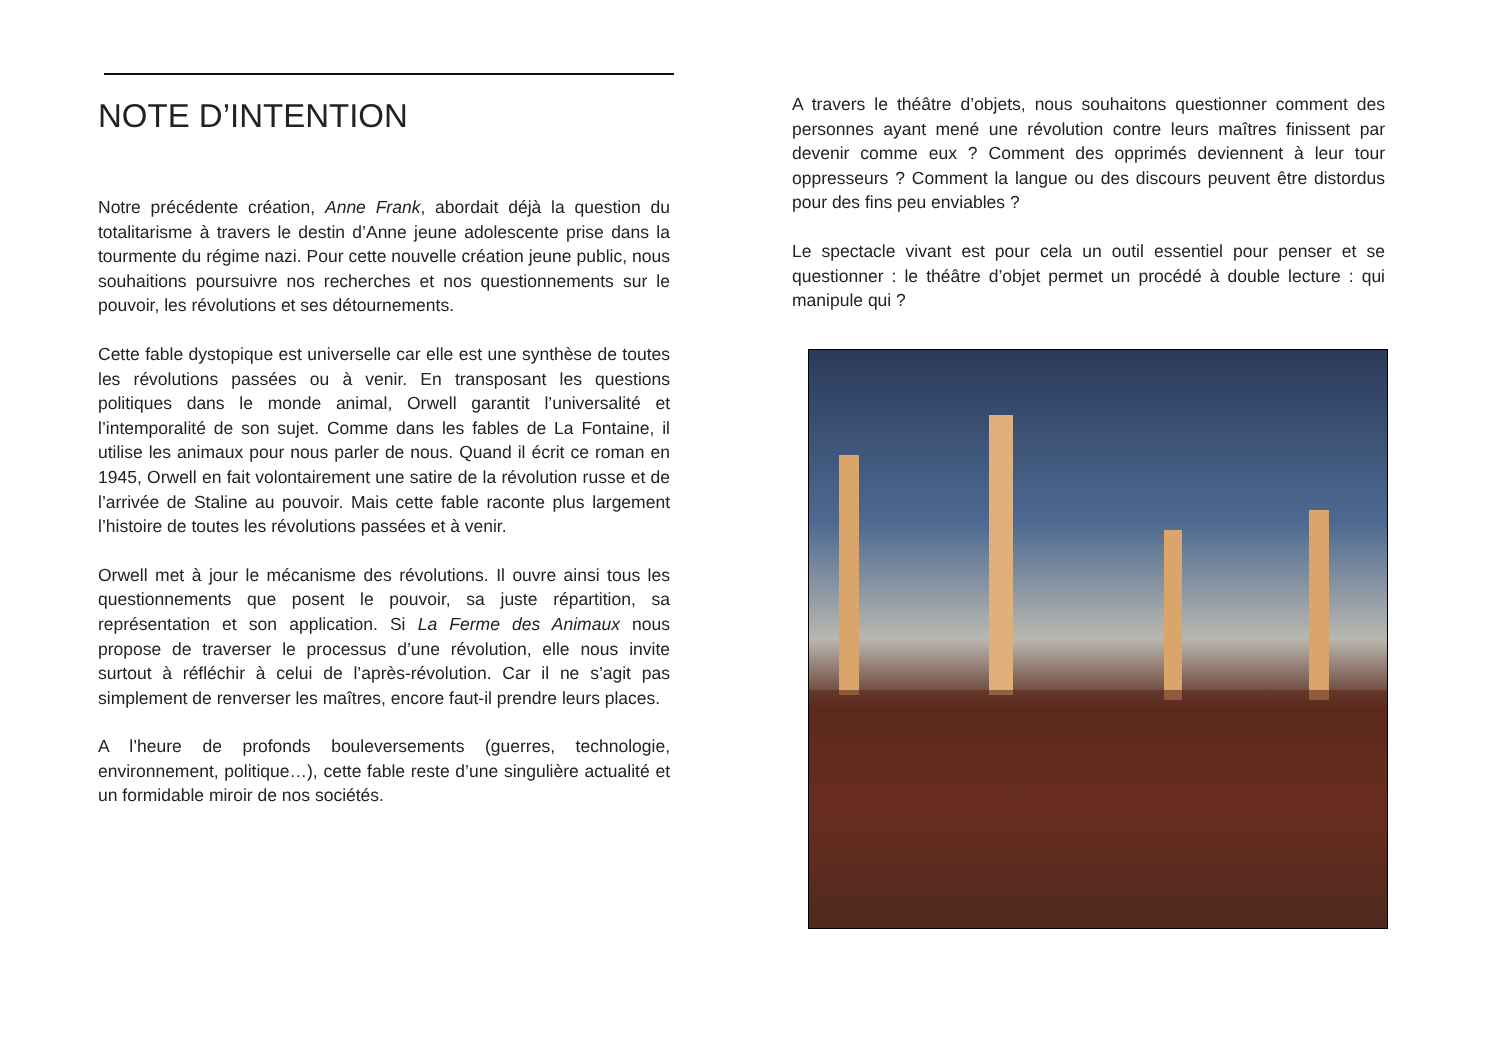NOTE D’INTENTION
Notre précédente création, Anne Frank, abordait déjà la question du totalitarisme à travers le destin d’Anne jeune adolescente prise dans la tourmente du régime nazi. Pour cette nouvelle création jeune public, nous souhaitions poursuivre nos recherches et nos questionnements sur le pouvoir, les révolutions et ses détournements.
Cette fable dystopique est universelle car elle est une synthèse de toutes les révolutions passées ou à venir. En transposant les questions politiques dans le monde animal, Orwell garantit l’universalité et l’intemporalité de son sujet. Comme dans les fables de La Fontaine, il utilise les animaux pour nous parler de nous. Quand il écrit ce roman en 1945, Orwell en fait volontairement une satire de la révolution russe et de l’arrivée de Staline au pouvoir. Mais cette fable raconte plus largement l’histoire de toutes les révolutions passées et à venir.
Orwell met à jour le mécanisme des révolutions. Il ouvre ainsi tous les questionnements que posent le pouvoir, sa juste répartition, sa représentation et son application. Si La Ferme des Animaux nous propose de traverser le processus d’une révolution, elle nous invite surtout à réfléchir à celui de l’après-révolution. Car il ne s’agit pas simplement de renverser les maîtres, encore faut-il prendre leurs places.
A l’heure de profonds bouleversements (guerres, technologie, environnement, politique…), cette fable reste d’une singulière actualité et un formidable miroir de nos sociétés.
A travers le théâtre d’objets, nous souhaitons questionner comment des personnes ayant mené une révolution contre leurs maîtres finissent par devenir comme eux ? Comment des opprimés deviennent à leur tour oppresseurs ? Comment la langue ou des discours peuvent être distordus pour des fins peu enviables ?
Le spectacle vivant est pour cela un outil essentiel pour penser et se questionner : le théâtre d’objet permet un procédé à double lecture : qui manipule qui ?